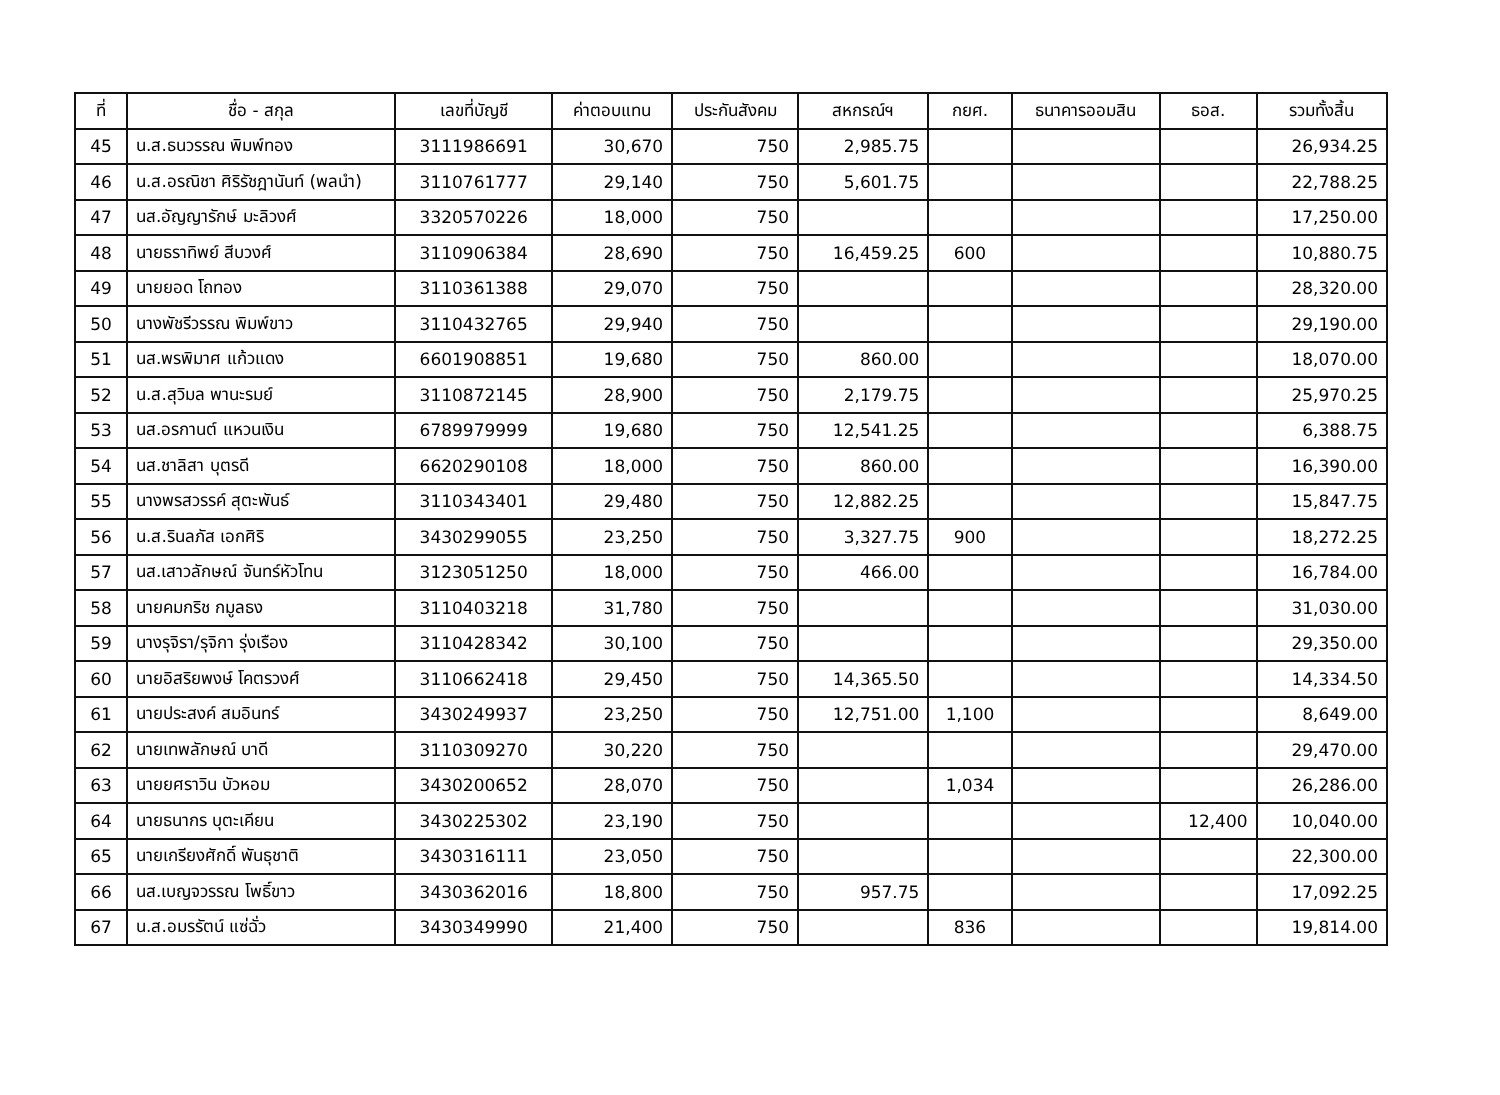| ที่ | ชื่อ - สกุล | เลขที่บัญชี | ค่าตอบแทน | ประกันสังคม | สหกรณ์ฯ | กยศ. | ธนาคารออมสิน | ธอส. | รวมทั้งสิ้น |
| --- | --- | --- | --- | --- | --- | --- | --- | --- | --- |
| 45 | น.ส.ธนวรรณ พิมพ์ทอง | 3111986691 | 30,670 | 750 | 2,985.75 | | | | 26,934.25 |
| 46 | น.ส.อรณิชา ศิริรัชฎานันท์ (พลนำ) | 3110761777 | 29,140 | 750 | 5,601.75 | | | | 22,788.25 |
| 47 | นส.อัญญารักษ์ มะลิวงศ์ | 3320570226 | 18,000 | 750 | | | | | 17,250.00 |
| 48 | นายธราทิพย์ สีบวงศ์ | 3110906384 | 28,690 | 750 | 16,459.25 | 600 | | | 10,880.75 |
| 49 | นายยอด โถทอง | 3110361388 | 29,070 | 750 | | | | | 28,320.00 |
| 50 | นางพัชรีวรรณ พิมพ์ขาว | 3110432765 | 29,940 | 750 | | | | | 29,190.00 |
| 51 | นส.พรพิมาศ แก้วแดง | 6601908851 | 19,680 | 750 | 860.00 | | | | 18,070.00 |
| 52 | น.ส.สุวิมล พานะรมย์ | 3110872145 | 28,900 | 750 | 2,179.75 | | | | 25,970.25 |
| 53 | นส.อรกานต์ แหวนเงิน | 6789979999 | 19,680 | 750 | 12,541.25 | | | | 6,388.75 |
| 54 | นส.ชาลิสา บุตรดี | 6620290108 | 18,000 | 750 | 860.00 | | | | 16,390.00 |
| 55 | นางพรสวรรค์ สุตะพันธ์ | 3110343401 | 29,480 | 750 | 12,882.25 | | | | 15,847.75 |
| 56 | น.ส.รินลภัส เอกศิริ | 3430299055 | 23,250 | 750 | 3,327.75 | 900 | | | 18,272.25 |
| 57 | นส.เสาวลักษณ์ จันทร์หัวโทน | 3123051250 | 18,000 | 750 | 466.00 | | | | 16,784.00 |
| 58 | นายคมกริช กมูลธง | 3110403218 | 31,780 | 750 | | | | | 31,030.00 |
| 59 | นางรุจิรา/รุจิกา รุ่งเรือง | 3110428342 | 30,100 | 750 | | | | | 29,350.00 |
| 60 | นายอิสริยพงษ์ โคตรวงศ์ | 3110662418 | 29,450 | 750 | 14,365.50 | | | | 14,334.50 |
| 61 | นายประสงค์ สมอินทร์ | 3430249937 | 23,250 | 750 | 12,751.00 | 1,100 | | | 8,649.00 |
| 62 | นายเทพลักษณ์ บาดี | 3110309270 | 30,220 | 750 | | | | | 29,470.00 |
| 63 | นายยศราวิน บัวหอม | 3430200652 | 28,070 | 750 | | 1,034 | | | 26,286.00 |
| 64 | นายธนากร บุตะเคียน | 3430225302 | 23,190 | 750 | | | | 12,400 | 10,040.00 |
| 65 | นายเกรียงศักดิ์ พันธุชาติ | 3430316111 | 23,050 | 750 | | | | | 22,300.00 |
| 66 | นส.เบญจวรรณ โพธิ์ขาว | 3430362016 | 18,800 | 750 | 957.75 | | | | 17,092.25 |
| 67 | น.ส.อมรรัตน์ แซ่ฉั่ว | 3430349990 | 21,400 | 750 | | 836 | | | 19,814.00 |